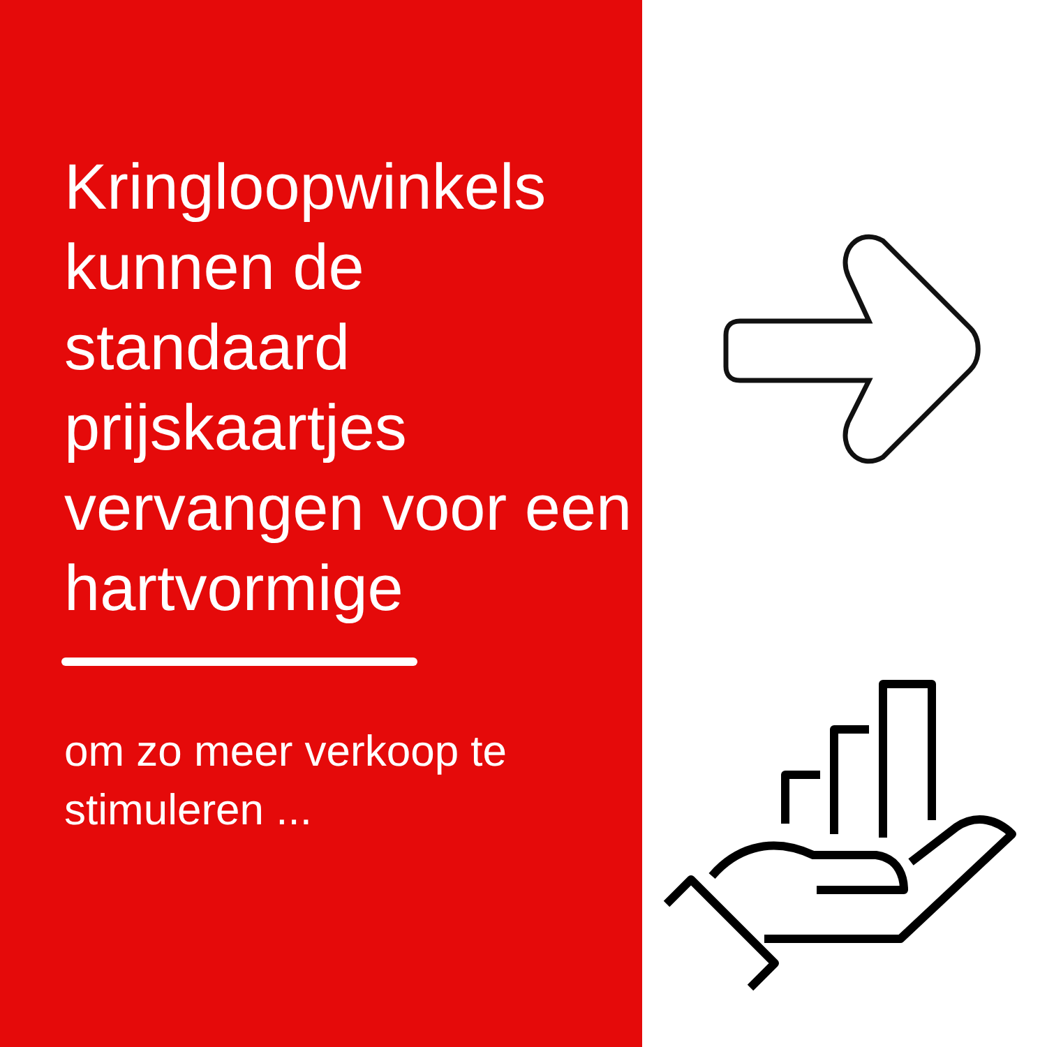Kringloopwinkels kunnen de standaard prijskaartjes vervangen voor een hartvormige
om zo meer verkoop te stimuleren ...